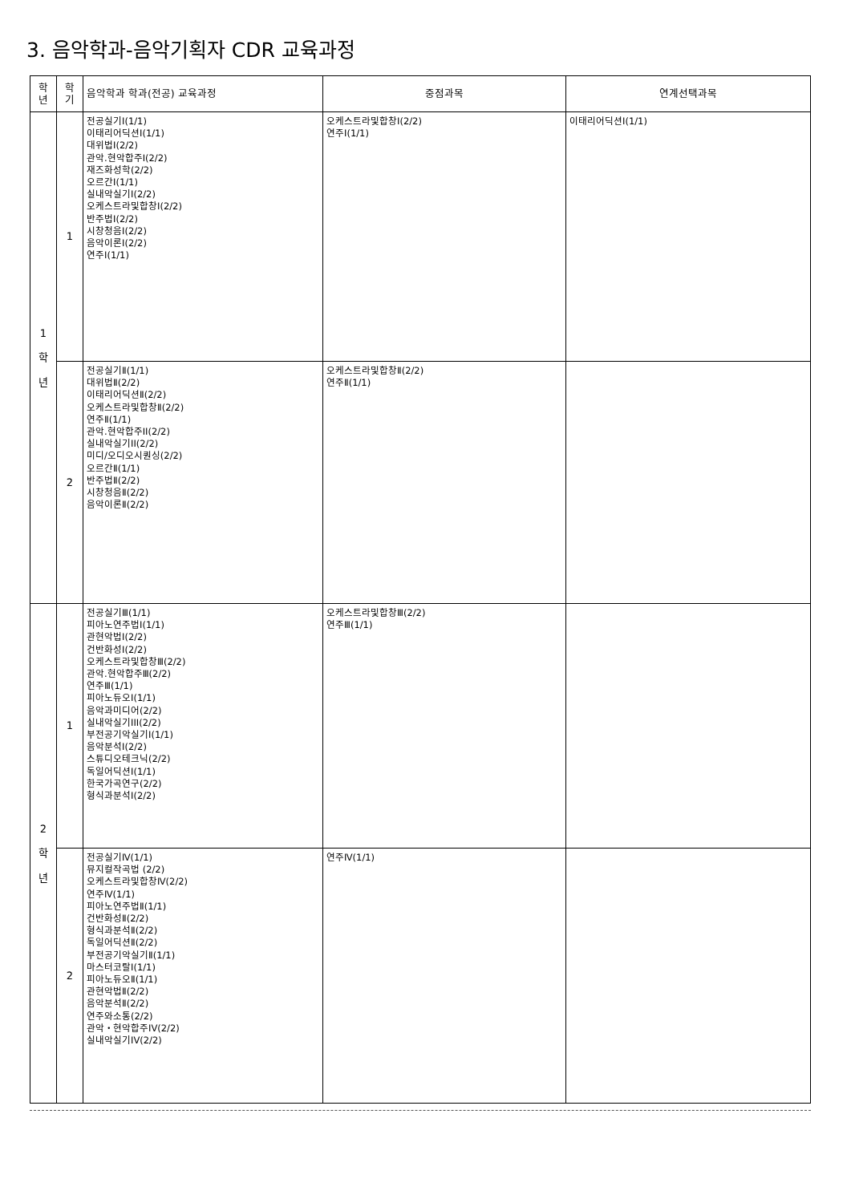3. 음악학과-음악기획자 CDR 교육과정
| 학 년 | 학 기 | 음악학과 학과(전공) 교육과정 | 중점과목 | 연계선택과목 |
| --- | --- | --- | --- | --- |
| 1 학 년 | 1 | 전공실기Ⅰ(1/1) 이태리어딕션Ⅰ(1/1) 대위법Ⅰ(2/2) 관악.현악합주I(2/2) 재즈화성학(2/2) 오르간I(1/1) 실내악실기I(2/2) 오케스트라및합창Ⅰ(2/2) 반주법Ⅰ(2/2) 시창청음Ⅰ(2/2) 음악이론Ⅰ(2/2) 연주Ⅰ(1/1) | 오케스트라및합창Ⅰ(2/2) 연주Ⅰ(1/1) | 이태리어딕션Ⅰ(1/1) |
| | 2 | 전공실기Ⅱ(1/1) 대위법Ⅱ(2/2) 이태리어딕션Ⅱ(2/2) 오케스트라및합창Ⅱ(2/2) 연주Ⅱ(1/1) 관악.현악합주II(2/2) 실내악실기II(2/2) 미디/오디오시퀀싱(2/2) 오르간Ⅱ(1/1) 반주법Ⅱ(2/2) 시창청음Ⅱ(2/2) 음악이론Ⅱ(2/2) | 오케스트라및합창Ⅱ(2/2) 연주Ⅱ(1/1) | |
| 2 학 년 | 1 | 전공실기Ⅲ(1/1) 피아노연주법Ⅰ(1/1) 관현악법Ⅰ(2/2) 건반화성Ⅰ(2/2) 오케스트라및합창Ⅲ(2/2) 관악.현악합주Ⅲ(2/2) 연주Ⅲ(1/1) 피아노듀오Ⅰ(1/1) 음악과미디어(2/2) 실내악실기III(2/2) 부전공기악실기Ⅰ(1/1) 음악분석Ⅰ(2/2) 스튜디오테크닉(2/2) 독일어딕션Ⅰ(1/1) 한국가곡연구(2/2) 형식과분석Ⅰ(2/2) | 오케스트라및합창Ⅲ(2/2) 연주Ⅲ(1/1) | |
| | 2 | 전공실기Ⅳ(1/1) 뮤지컬작곡법 (2/2) 오케스트라및합창Ⅳ(2/2) 연주Ⅳ(1/1) 피아노연주법Ⅱ(1/1) 건반화성Ⅱ(2/2) 형식과분석Ⅱ(2/2) 독일어딕션Ⅱ(2/2) 부전공기악실기Ⅱ(1/1) 마스터코랄Ⅰ(1/1) 피아노듀오Ⅱ(1/1) 관현악법Ⅱ(2/2) 음악분석Ⅱ(2/2) 연주와소통(2/2) 관악・현악합주IV(2/2) 실내악실기IV(2/2) | 연주Ⅳ(1/1) | |